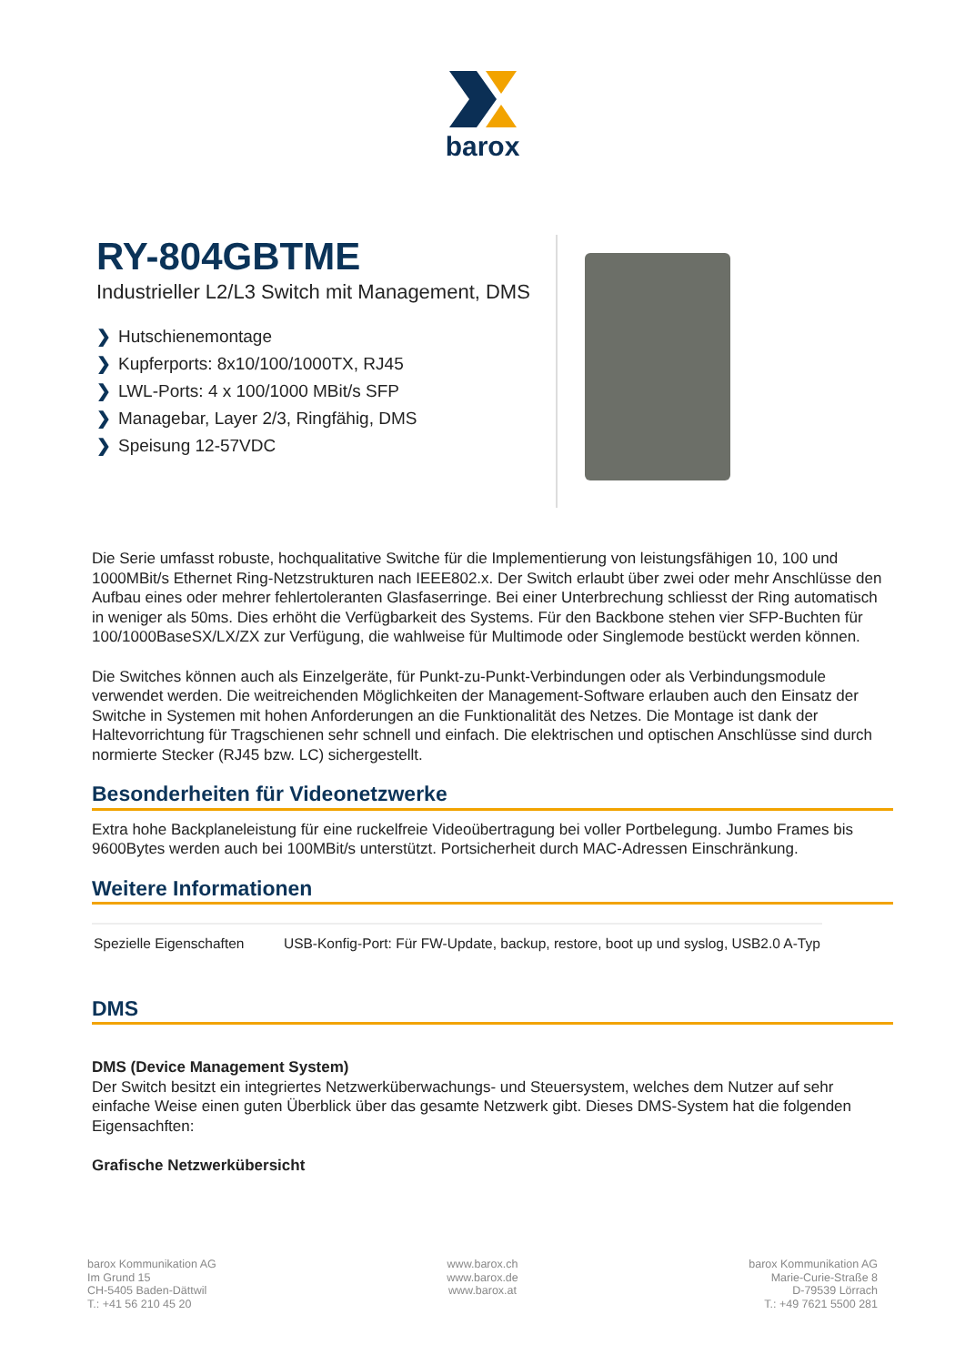barox
RY-804GBTME
Industrieller L2/L3 Switch mit Management, DMS
❯ Hutschienemontage
❯ Kupferports: 8x10/100/1000TX, RJ45
❯ LWL-Ports: 4 x 100/1000 MBit/s SFP
❯ Managebar, Layer 2/3, Ringfähig, DMS
❯ Speisung 12-57VDC
Die Serie umfasst robuste, hochqualitative Switche für die Implementierung von leistungsfähigen 10, 100 und 1000MBit/s Ethernet Ring-Netzstrukturen nach IEEE802.x. Der Switch erlaubt über zwei oder mehr Anschlüsse den Aufbau eines oder mehrer fehlertoleranten Glasfaserringe. Bei einer Unterbrechung schliesst der Ring automatisch in weniger als 50ms. Dies erhöht die Verfügbarkeit des Systems. Für den Backbone stehen vier SFP-Buchten für 100/1000BaseSX/LX/ZX zur Verfügung, die wahlweise für Multimode oder Singlemode bestückt werden können.
Die Switches können auch als Einzelgeräte, für Punkt-zu-Punkt-Verbindungen oder als Verbindungsmodule verwendet werden. Die weitreichenden Möglichkeiten der Management-Software erlauben auch den Einsatz der Switche in Systemen mit hohen Anforderungen an die Funktionalität des Netzes. Die Montage ist dank der Haltevorrichtung für Tragschienen sehr schnell und einfach. Die elektrischen und optischen Anschlüsse sind durch normierte Stecker (RJ45 bzw. LC) sichergestellt.
Besonderheiten für Videonetzwerke
Extra hohe Backplaneleistung für eine ruckelfreie Videoübertragung bei voller Portbelegung. Jumbo Frames bis 9600Bytes werden auch bei 100MBit/s unterstützt. Portsicherheit durch MAC-Adressen Einschränkung.
Weitere Informationen
| Spezielle Eigenschaften | USB-Konfig-Port: Für FW-Update, backup, restore, boot up und syslog, USB2.0 A-Typ |
DMS
DMS (Device Management System)
Der Switch besitzt ein integriertes Netzwerküberwachungs- und Steuersystem, welches dem Nutzer auf sehr einfache Weise einen guten Überblick über das gesamte Netzwerk gibt. Dieses DMS-System hat die folgenden Eigensachften:
Grafische Netzwerkübersicht
barox Kommunikation AG
Im Grund 15
CH-5405 Baden-Dättwil
T.: +41 56 210 45 20
www.barox.ch
www.barox.de
www.barox.at
barox Kommunikation AG
Marie-Curie-Straße 8
D-79539 Lörrach
T.: +49 7621 5500 281